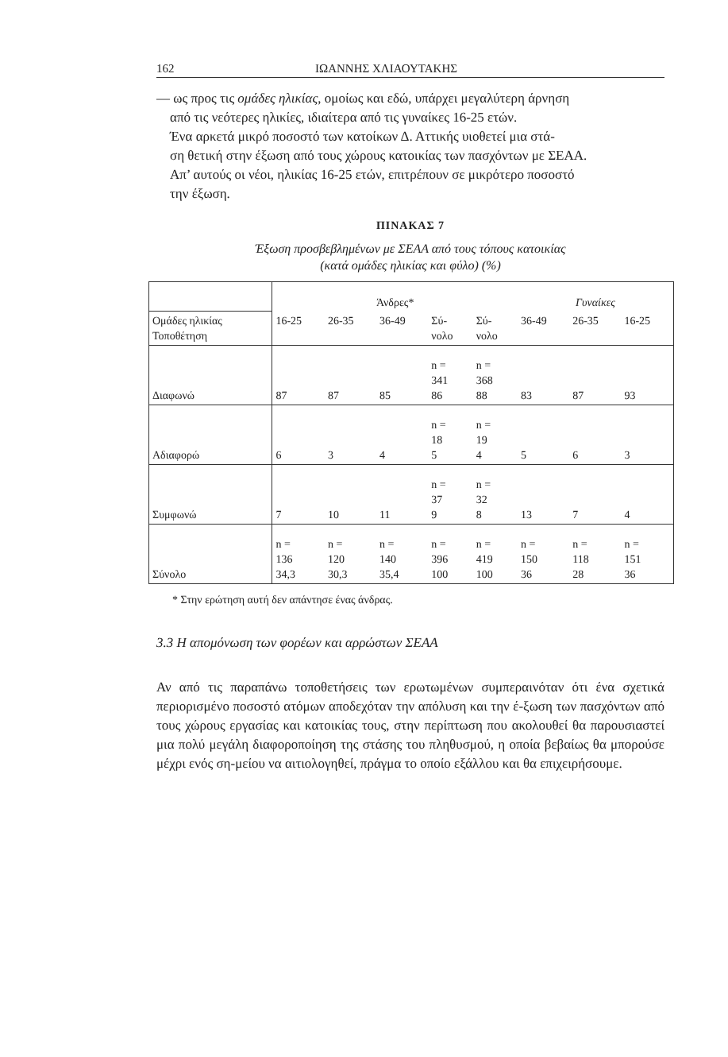162 ΙΩΑΝΝΗΣ ΧΛΙΑΟΥΤΑΚΗΣ
— ως προς τις ομάδες ηλικίας, ομοίως και εδώ, υπάρχει μεγαλύτερη άρνηση
από τις νεότερες ηλικίες, ιδιαίτερα από τις γυναίκες 16-25 ετών.
Ένα αρκετά μικρό ποσοστό των κατοίκων Δ. Αττικής υιοθετεί μια στά-
ση θετική στην έξωση από τους χώρους κατοικίας των πασχόντων με ΣΕΑΑ.
Απ’ αυτούς οι νέοι, ηλικίας 16-25 ετών, επιτρέπουν σε μικρότερο ποσοστό
την έξωση.
ΠΙΝΑΚΑΣ 7
Έξωση προσβεβλημένων με ΣΕΑΑ από τους τόπους κατοικίας
(κατά ομάδες ηλικίας και φύλο) (%)
| | Άνδρες* | | | | | Γυναίκες | | |
| Ομάδες ηλικίας Τοποθέτηση | 16-25 | 26-35 | 36-49 | Σύ- νολο | Σύ- νολο | 36-49 | 26-35 | 16-25 |
| Διαφωνώ | 87 | 87 | 85 | n = 341 86 | n = 368 88 | 83 | 87 | 93 |
| Αδιαφορώ | 6 | 3 | 4 | n = 18 5 | n = 19 4 | 5 | 6 | 3 |
| Συμφωνώ | 7 | 10 | 11 | n = 37 9 | n = 32 8 | 13 | 7 | 4 |
| Σύνολο | n = 136 34,3 | n = 120 30,3 | n = 140 35,4 | n = 396 100 | n = 419 100 | n = 150 36 | n = 118 28 | n = 151 36 |
* Στην ερώτηση αυτή δεν απάντησε ένας άνδρας.
3.3 Η απομόνωση των φορέων και αρρώστων ΣΕΑΑ
Αν από τις παραπάνω τοποθετήσεις των ερωτωμένων συμπεραινόταν ότι ένα σχετικά περιορισμένο ποσοστό ατόμων αποδεχόταν την απόλυση και την έ-ξωση των πασχόντων από τους χώρους εργασίας και κατοικίας τους, στην περίπτωση που ακολουθεί θα παρουσιαστεί μια πολύ μεγάλη διαφοροποίηση της στάσης του πληθυσμού, η οποία βεβαίως θα μπορούσε μέχρι ενός ση-μείου να αιτιολογηθεί, πράγμα το οποίο εξάλλου και θα επιχειρήσουμε.